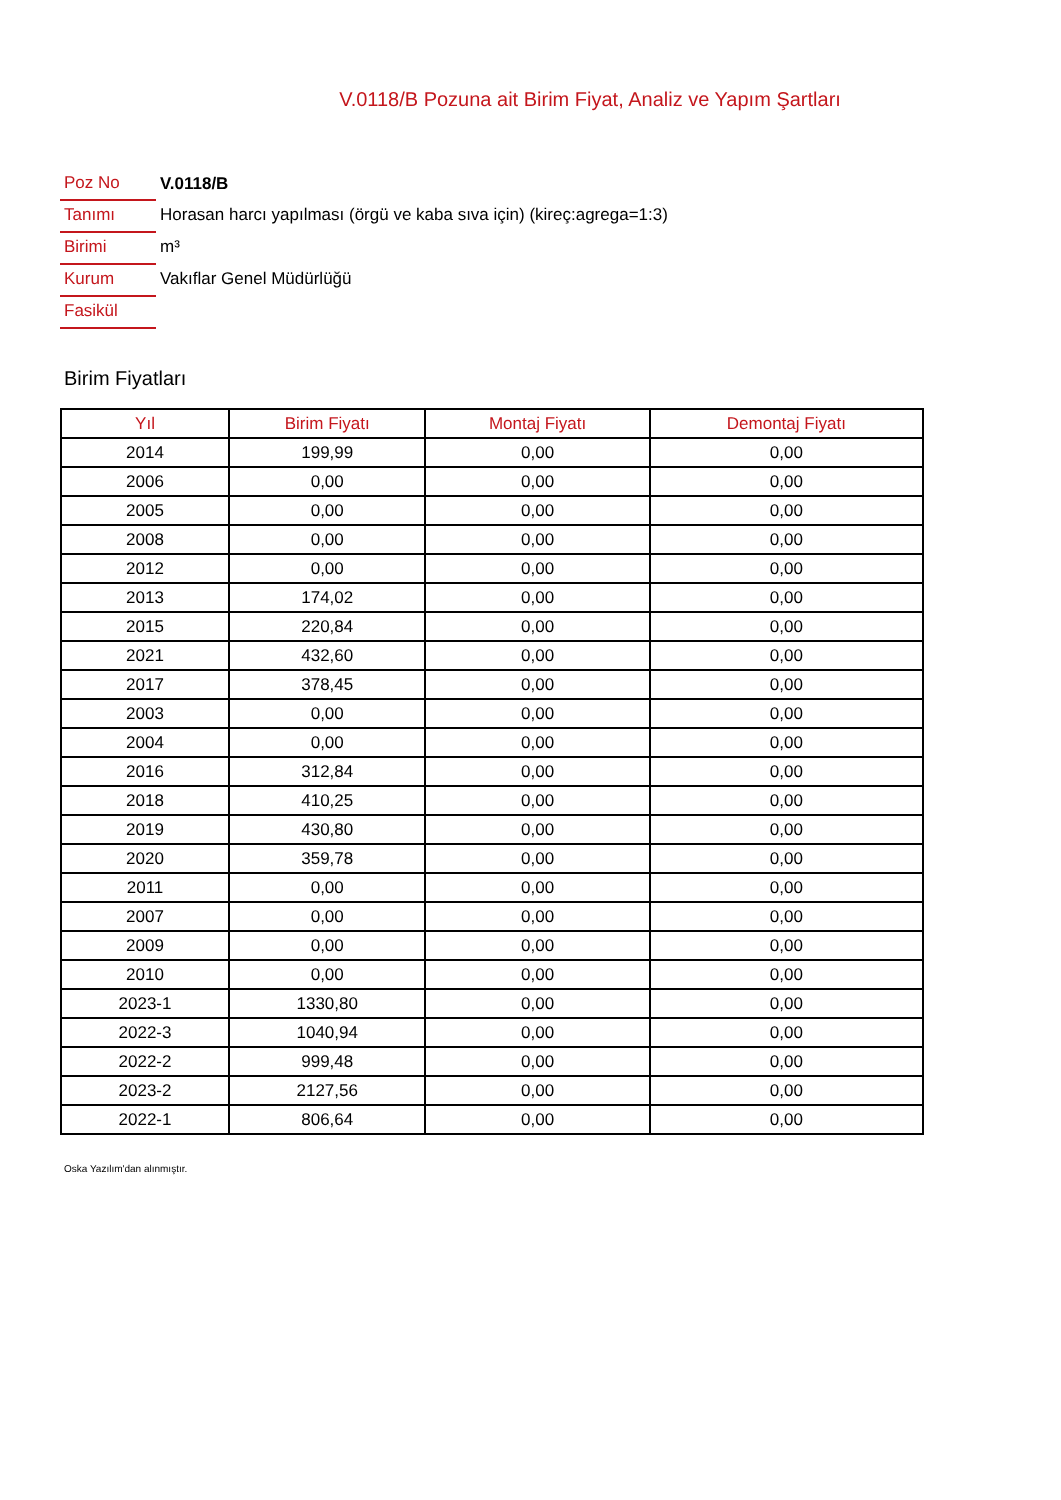V.0118/B Pozuna ait Birim Fiyat, Analiz ve Yapım Şartları
| Poz No | V.0118/B |
| Tanımı | Horasan harcı yapılması (örgü ve kaba sıva için) (kireç:agrega=1:3) |
| Birimi | m³ |
| Kurum | Vakıflar Genel Müdürlüğü |
| Fasikül | |
Birim Fiyatları
| Yıl | Birim Fiyatı | Montaj Fiyatı | Demontaj Fiyatı |
| --- | --- | --- | --- |
| 2014 | 199,99 | 0,00 | 0,00 |
| 2006 | 0,00 | 0,00 | 0,00 |
| 2005 | 0,00 | 0,00 | 0,00 |
| 2008 | 0,00 | 0,00 | 0,00 |
| 2012 | 0,00 | 0,00 | 0,00 |
| 2013 | 174,02 | 0,00 | 0,00 |
| 2015 | 220,84 | 0,00 | 0,00 |
| 2021 | 432,60 | 0,00 | 0,00 |
| 2017 | 378,45 | 0,00 | 0,00 |
| 2003 | 0,00 | 0,00 | 0,00 |
| 2004 | 0,00 | 0,00 | 0,00 |
| 2016 | 312,84 | 0,00 | 0,00 |
| 2018 | 410,25 | 0,00 | 0,00 |
| 2019 | 430,80 | 0,00 | 0,00 |
| 2020 | 359,78 | 0,00 | 0,00 |
| 2011 | 0,00 | 0,00 | 0,00 |
| 2007 | 0,00 | 0,00 | 0,00 |
| 2009 | 0,00 | 0,00 | 0,00 |
| 2010 | 0,00 | 0,00 | 0,00 |
| 2023-1 | 1330,80 | 0,00 | 0,00 |
| 2022-3 | 1040,94 | 0,00 | 0,00 |
| 2022-2 | 999,48 | 0,00 | 0,00 |
| 2023-2 | 2127,56 | 0,00 | 0,00 |
| 2022-1 | 806,64 | 0,00 | 0,00 |
Oska Yazılım'dan alınmıştır.